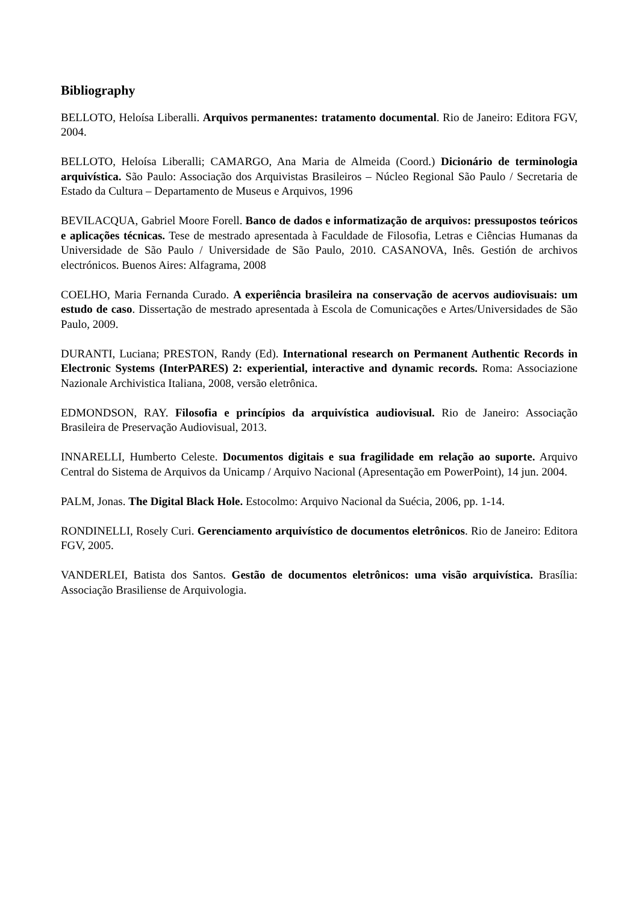Bibliography
BELLOTO, Heloísa Liberalli. Arquivos permanentes: tratamento documental. Rio de Janeiro: Editora FGV, 2004.
BELLOTO, Heloísa Liberalli; CAMARGO, Ana Maria de Almeida (Coord.) Dicionário de terminologia arquivística. São Paulo: Associação dos Arquivistas Brasileiros – Núcleo Regional São Paulo / Secretaria de Estado da Cultura – Departamento de Museus e Arquivos, 1996
BEVILACQUA, Gabriel Moore Forell. Banco de dados e informatização de arquivos: pressupostos teóricos e aplicações técnicas. Tese de mestrado apresentada à Faculdade de Filosofia, Letras e Ciências Humanas da Universidade de São Paulo / Universidade de São Paulo, 2010. CASANOVA, Inês. Gestión de archivos electrónicos. Buenos Aires: Alfagrama, 2008
COELHO, Maria Fernanda Curado. A experiência brasileira na conservação de acervos audiovisuais: um estudo de caso. Dissertação de mestrado apresentada à Escola de Comunicações e Artes/Universidades de São Paulo, 2009.
DURANTI, Luciana; PRESTON, Randy (Ed). International research on Permanent Authentic Records in Electronic Systems (InterPARES) 2: experiential, interactive and dynamic records. Roma: Associazione Nazionale Archivistica Italiana, 2008, versão eletrônica.
EDMONDSON, RAY. Filosofia e princípios da arquivística audiovisual. Rio de Janeiro: Associação Brasileira de Preservação Audiovisual, 2013.
INNARELLI, Humberto Celeste. Documentos digitais e sua fragilidade em relação ao suporte. Arquivo Central do Sistema de Arquivos da Unicamp / Arquivo Nacional (Apresentação em PowerPoint), 14 jun. 2004.
PALM, Jonas. The Digital Black Hole. Estocolmo: Arquivo Nacional da Suécia, 2006, pp. 1-14.
RONDINELLI, Rosely Curi. Gerenciamento arquivístico de documentos eletrônicos. Rio de Janeiro: Editora FGV, 2005.
VANDERLEI, Batista dos Santos. Gestão de documentos eletrônicos: uma visão arquivística. Brasília: Associação Brasiliense de Arquivologia.